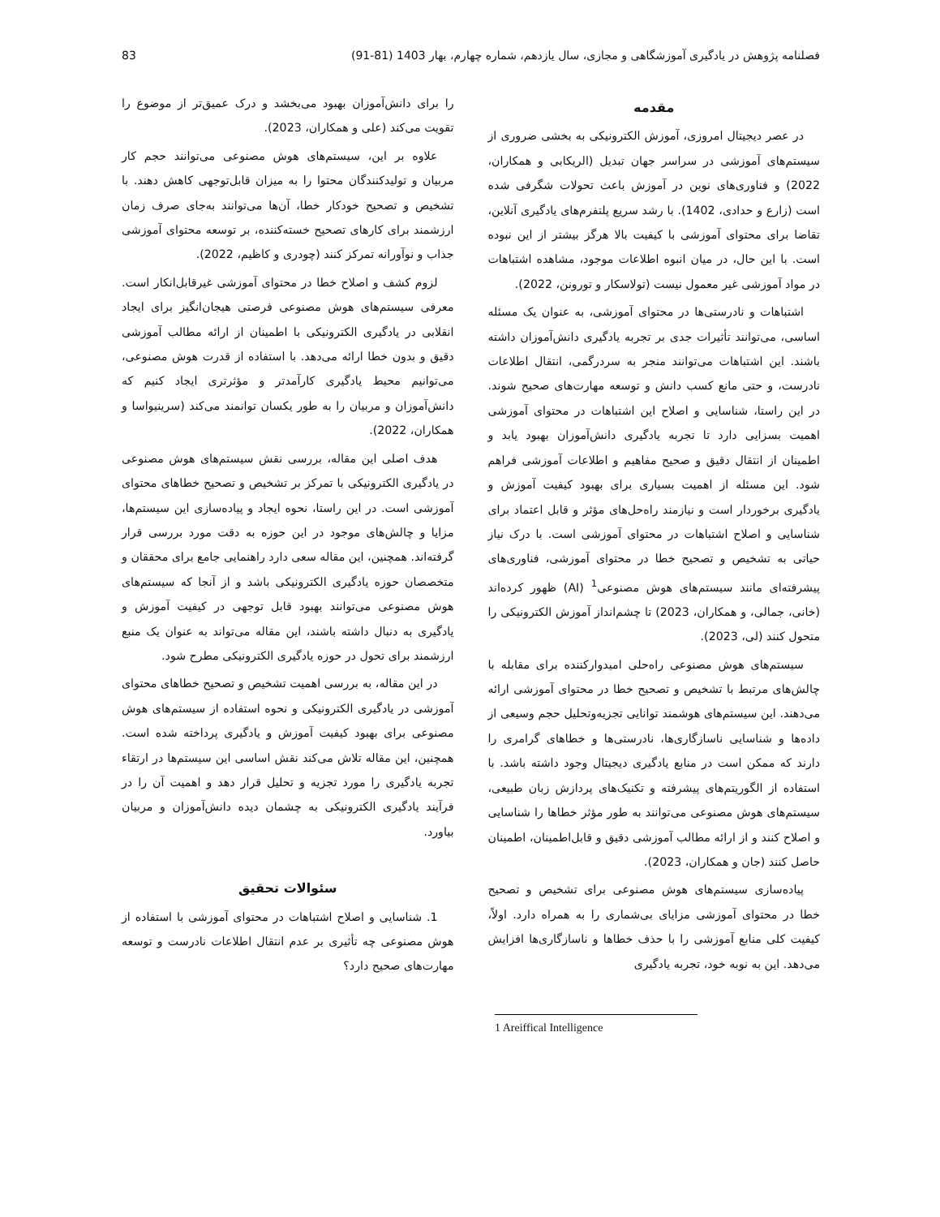فصلنامه پژوهش در یادگیری آموزشگاهی و مجازی، سال یازدهم، شماره چهارم، بهار 1403 (81-91) 83
مقدمه
در عصر دیجیتال امروزی، آموزش الکترونیکی به بخشی ضروری از سیستم‌های آموزشی در سراسر جهان تبدیل (الریکابی و همکاران، 2022) و فناوری‌های نوین در آموزش باعث تحولات شگرفی شده است (زارع و حدادی، 1402). با رشد سریع پلتفرم‌های یادگیری آنلاین، تقاضا برای محتوای آموزشی با کیفیت بالا هرگز بیشتر از این نبوده است. با این حال، در میان انبوه اطلاعات موجود، مشاهده اشتباهات در مواد آموزشی غیر معمول نیست (تولاسکار و تورونن، 2022).
اشتباهات و نادرستی‌ها در محتوای آموزشی، به عنوان یک مسئله اساسی، می‌توانند تأثیرات جدی بر تجربه یادگیری دانش‌آموزان داشته باشند. این اشتباهات می‌توانند منجر به سردرگمی، انتقال اطلاعات نادرست، و حتی مانع کسب دانش و توسعه مهارت‌های صحیح شوند. در این راستا، شناسایی و اصلاح این اشتباهات در محتوای آموزشی اهمیت بسزایی دارد تا تجربه یادگیری دانش‌آموزان بهبود یابد و اطمینان از انتقال دقیق و صحیح مفاهیم و اطلاعات آموزشی فراهم شود. این مسئله از اهمیت بسیاری برای بهبود کیفیت آموزش و یادگیری برخوردار است و نیازمند راه‌حل‌های مؤثر و قابل اعتماد برای شناسایی و اصلاح اشتباهات در محتوای آموزشی است. با درک نیاز حیاتی به تشخیص و تصحیح خطا در محتوای آموزشی، فناوری‌های پیشرفته‌ای مانند سیستم‌های هوش مصنوعی<sup>1</sup> (AI) ظهور کرده‌اند (خانی، جمالی، و همکاران، 2023) تا چشم‌انداز آموزش الکترونیکی را متحول کنند (لی، 2023).
سیستم‌های هوش مصنوعی راه‌حلی امیدوارکننده برای مقابله با چالش‌های مرتبط با تشخیص و تصحیح خطا در محتوای آموزشی ارائه می‌دهند. این سیستم‌های هوشمند توانایی تجزیه‌وتحلیل حجم وسیعی از داده‌ها و شناسایی ناسازگاری‌ها، نادرستی‌ها و خطاهای گرامری را دارند که ممکن است در منابع یادگیری دیجیتال وجود داشته باشد. با استفاده از الگوریتم‌های پیشرفته و تکنیک‌های پردازش زبان طبیعی، سیستم‌های هوش مصنوعی می‌توانند به طور مؤثر خطاها را شناسایی و اصلاح کنند و از ارائه مطالب آموزشی دقیق و قابل‌اطمینان، اطمینان حاصل کنند (جان و همکاران، 2023).
پیاده‌سازی سیستم‌های هوش مصنوعی برای تشخیص و تصحیح خطا در محتوای آموزشی مزایای بی‌شماری را به همراه دارد. اولاً، کیفیت کلی منابع آموزشی را با حذف خطاها و ناسازگاری‌ها افزایش می‌دهد. این به نوبه خود، تجربه یادگیری
را برای دانش‌آموزان بهبود می‌بخشد و درک عمیق‌تر از موضوع را تقویت می‌کند (علی و همکاران، 2023).
علاوه بر این، سیستم‌های هوش مصنوعی می‌توانند حجم کار مربیان و تولیدکنندگان محتوا را به میزان قابل‌توجهی کاهش دهند. با تشخیص و تصحیح خودکار خطا، آن‌ها می‌توانند به‌جای صرف زمان ارزشمند برای کارهای تصحیح خسته‌کننده، بر توسعه محتوای آموزشی جذاب و نوآورانه تمرکز کنند (چودری و کاظیم، 2022).
لزوم کشف و اصلاح خطا در محتوای آموزشی غیرقابل‌انکار است. معرفی سیستم‌های هوش مصنوعی فرصتی هیجان‌انگیز برای ایجاد انقلابی در یادگیری الکترونیکی با اطمینان از ارائه مطالب آموزشی دقیق و بدون خطا ارائه می‌دهد. با استفاده از قدرت هوش مصنوعی، می‌توانیم محیط یادگیری کارآمدتر و مؤثرتری ایجاد کنیم که دانش‌آموزان و مربیان را به طور یکسان توانمند می‌کند (سرینیواسا و همکاران، 2022).
هدف اصلی این مقاله، بررسی نقش سیستم‌های هوش مصنوعی در یادگیری الکترونیکی با تمرکز بر تشخیص و تصحیح خطاهای محتوای آموزشی است. در این راستا، نحوه ایجاد و پیاده‌سازی این سیستم‌ها، مزایا و چالش‌های موجود در این حوزه به دقت مورد بررسی قرار گرفته‌اند. همچنین، این مقاله سعی دارد راهنمایی جامع برای محققان و متخصصان حوزه یادگیری الکترونیکی باشد و از آنجا که سیستم‌های هوش مصنوعی می‌توانند بهبود قابل توجهی در کیفیت آموزش و یادگیری به دنبال داشته باشند، این مقاله می‌تواند به عنوان یک منبع ارزشمند برای تحول در حوزه یادگیری الکترونیکی مطرح شود.
در این مقاله، به بررسی اهمیت تشخیص و تصحیح خطاهای محتوای آموزشی در یادگیری الکترونیکی و نحوه استفاده از سیستم‌های هوش مصنوعی برای بهبود کیفیت آموزش و یادگیری پرداخته شده است. همچنین، این مقاله تلاش می‌کند نقش اساسی این سیستم‌ها در ارتقاء تجربه یادگیری را مورد تجزیه و تحلیل قرار دهد و اهمیت آن را در فرآیند یادگیری الکترونیکی به چشمان دیده دانش‌آموزان و مربیان بیاورد.
سئوالات تحقیق
1. شناسایی و اصلاح اشتباهات در محتوای آموزشی با استفاده از هوش مصنوعی چه تأثیری بر عدم انتقال اطلاعات نادرست و توسعه مهارت‌های صحیح دارد؟
1 Areiffical Intelligence